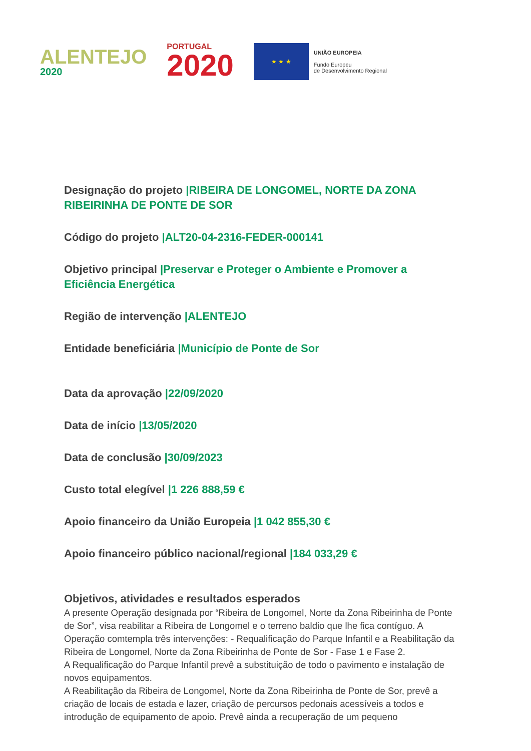ALENTEJO
2020
PORTUGAL
2020
★ ★ ★
UNIÃO EUROPEIA
Fundo Europeu
de Desenvolvimento Regional
Designação do projeto |RIBEIRA DE LONGOMEL, NORTE DA ZONA RIBEIRINHA DE PONTE DE SOR
Código do projeto |ALT20-04-2316-FEDER-000141
Objetivo principal |Preservar e Proteger o Ambiente e Promover a Eficiência Energética
Região de intervenção |ALENTEJO
Entidade beneficiária |Município de Ponte de Sor
Data da aprovação |22/09/2020
Data de início |13/05/2020
Data de conclusão |30/09/2023
Custo total elegível |1 226 888,59 €
Apoio financeiro da União Europeia |1 042 855,30 €
Apoio financeiro público nacional/regional |184 033,29 €
Objetivos, atividades e resultados esperados
A presente Operação designada por “Ribeira de Longomel, Norte da Zona Ribeirinha de Ponte de Sor”, visa reabilitar a Ribeira de Longomel e o terreno baldio que lhe fica contíguo. A Operação comtempla três intervenções: - Requalificação do Parque Infantil e a Reabilitação da Ribeira de Longomel, Norte da Zona Ribeirinha de Ponte de Sor - Fase 1 e Fase 2.
A Requalificação do Parque Infantil prevê a substituição de todo o pavimento e instalação de novos equipamentos.
A Reabilitação da Ribeira de Longomel, Norte da Zona Ribeirinha de Ponte de Sor, prevê a criação de locais de estada e lazer, criação de percursos pedonais acessíveis a todos e introdução de equipamento de apoio. Prevê ainda a recuperação de um pequeno